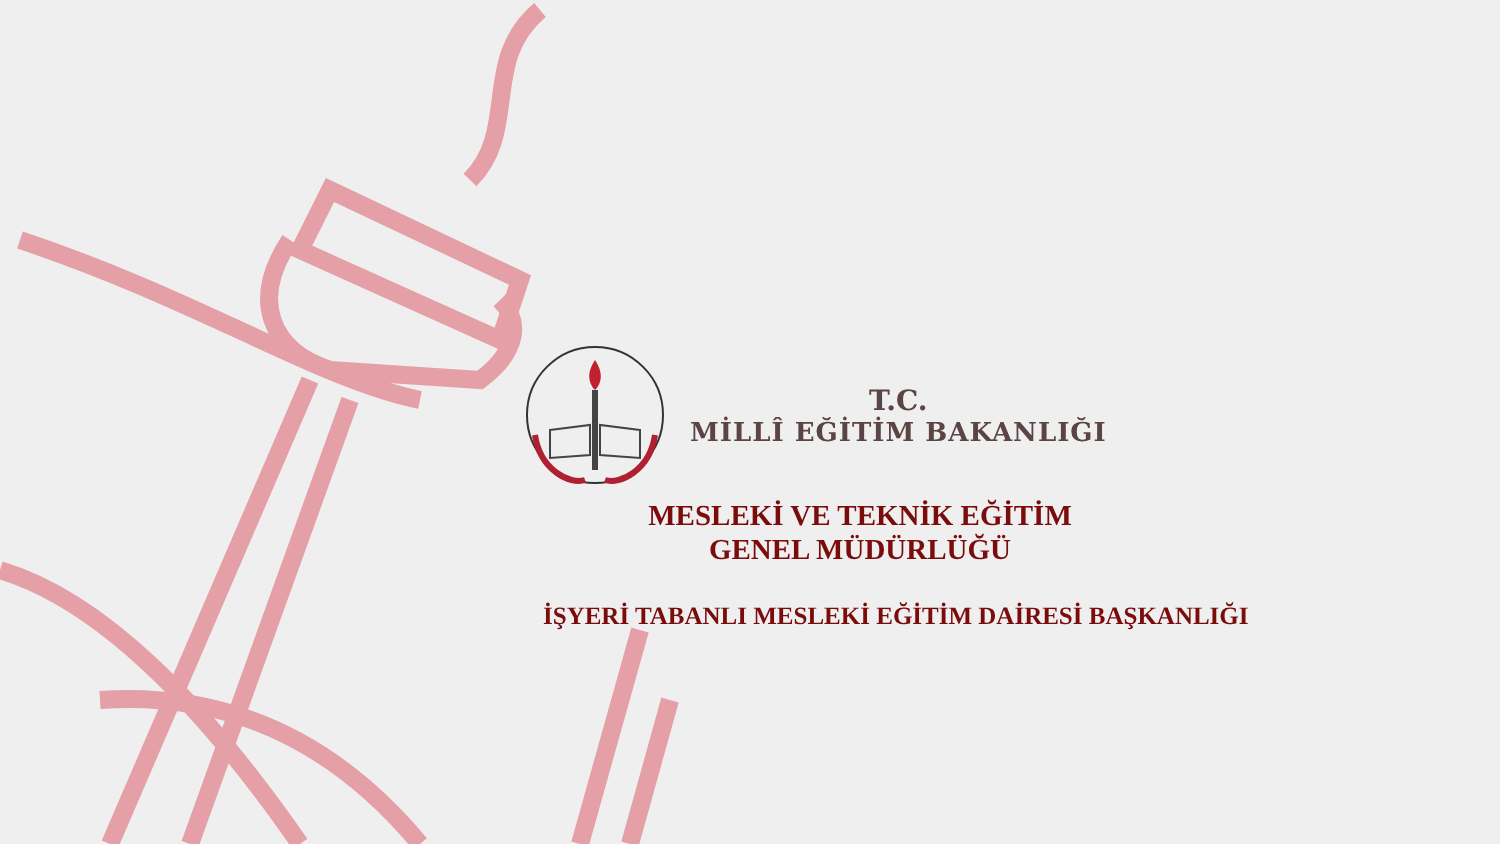T.C.
MİLLÎ EĞİTİM BAKANLIĞI
MESLEKİ VE TEKNİK EĞİTİM
GENEL MÜDÜRLÜĞÜ
İŞYERİ TABANLI MESLEKİ EĞİTİM DAİRESİ BAŞKANLIĞI